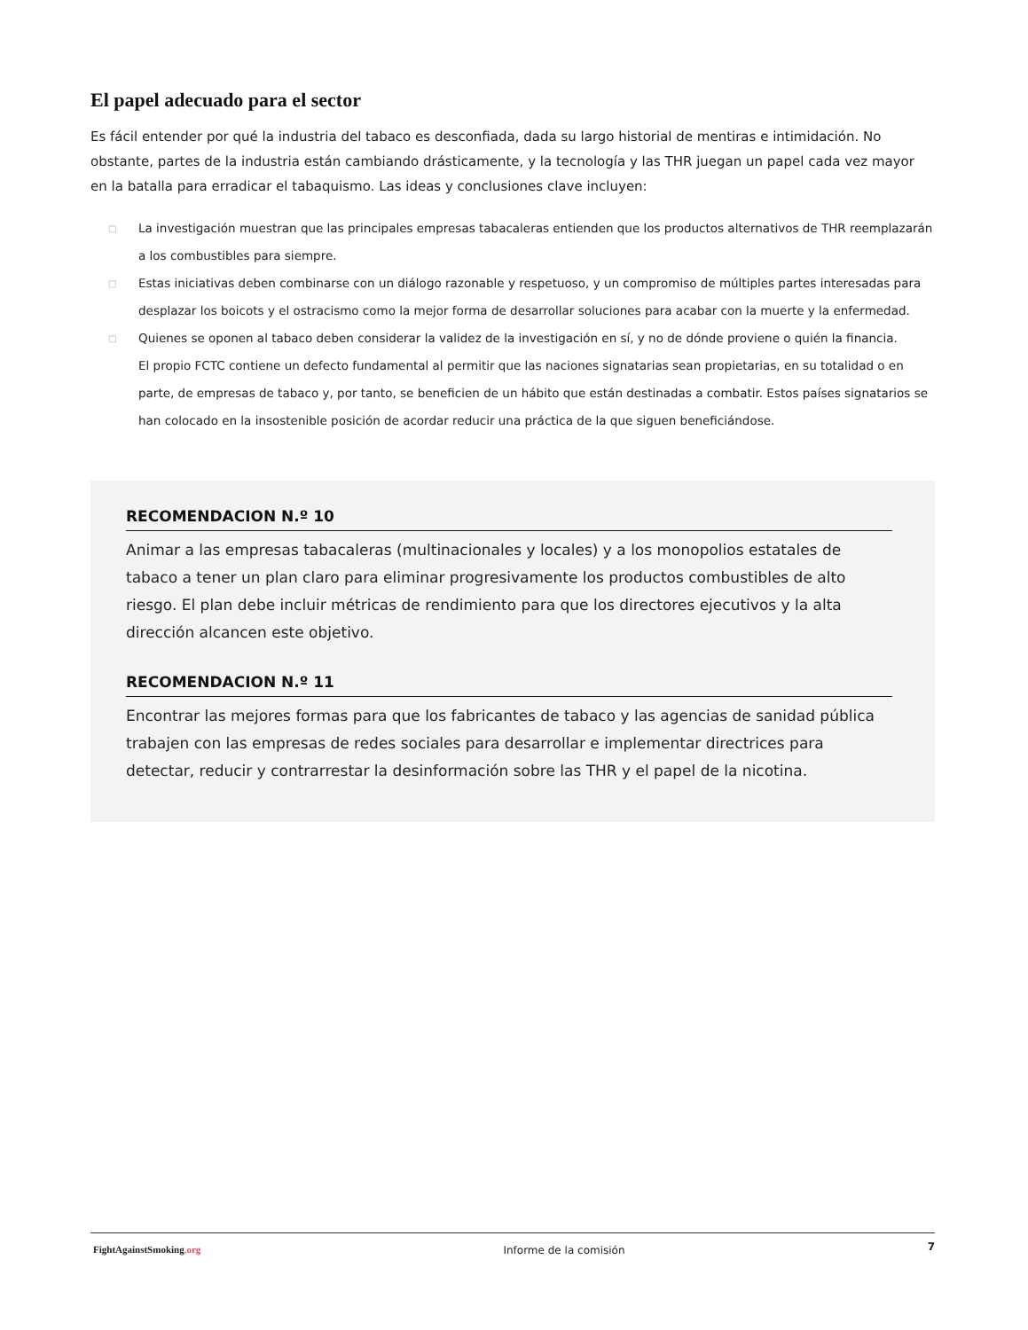El papel adecuado para el sector
Es fácil entender por qué la industria del tabaco es desconfiada, dada su largo historial de mentiras e intimidación. No obstante, partes de la industria están cambiando drásticamente, y la tecnología y las THR juegan un papel cada vez mayor en la batalla para erradicar el tabaquismo. Las ideas y conclusiones clave incluyen:
□ La investigación muestran que las principales empresas tabacaleras entienden que los productos alternativos de THR reemplazarán a los combustibles para siempre.
□ Estas iniciativas deben combinarse con un diálogo razonable y respetuoso, y un compromiso de múltiples partes interesadas para desplazar los boicots y el ostracismo como la mejor forma de desarrollar soluciones para acabar con la muerte y la enfermedad.
□ Quienes se oponen al tabaco deben considerar la validez de la investigación en sí, y no de dónde proviene o quién la financia.
El propio FCTC contiene un defecto fundamental al permitir que las naciones signatarias sean propietarias, en su totalidad o en parte, de empresas de tabaco y, por tanto, se beneficien de un hábito que están destinadas a combatir. Estos países signatarios se han colocado en la insostenible posición de acordar reducir una práctica de la que siguen beneficiándose.
RECOMENDACION N.º 10
Animar a las empresas tabacaleras (multinacionales y locales) y a los monopolios estatales de tabaco a tener un plan claro para eliminar progresivamente los productos combustibles de alto riesgo. El plan debe incluir métricas de rendimiento para que los directores ejecutivos y la alta dirección alcancen este objetivo.
RECOMENDACION N.º 11
Encontrar las mejores formas para que los fabricantes de tabaco y las agencias de sanidad pública trabajen con las empresas de redes sociales para desarrollar e implementar directrices para detectar, reducir y contrarrestar la desinformación sobre las THR y el papel de la nicotina.
FightAgainstSmoking.org Informe de la comisión
7